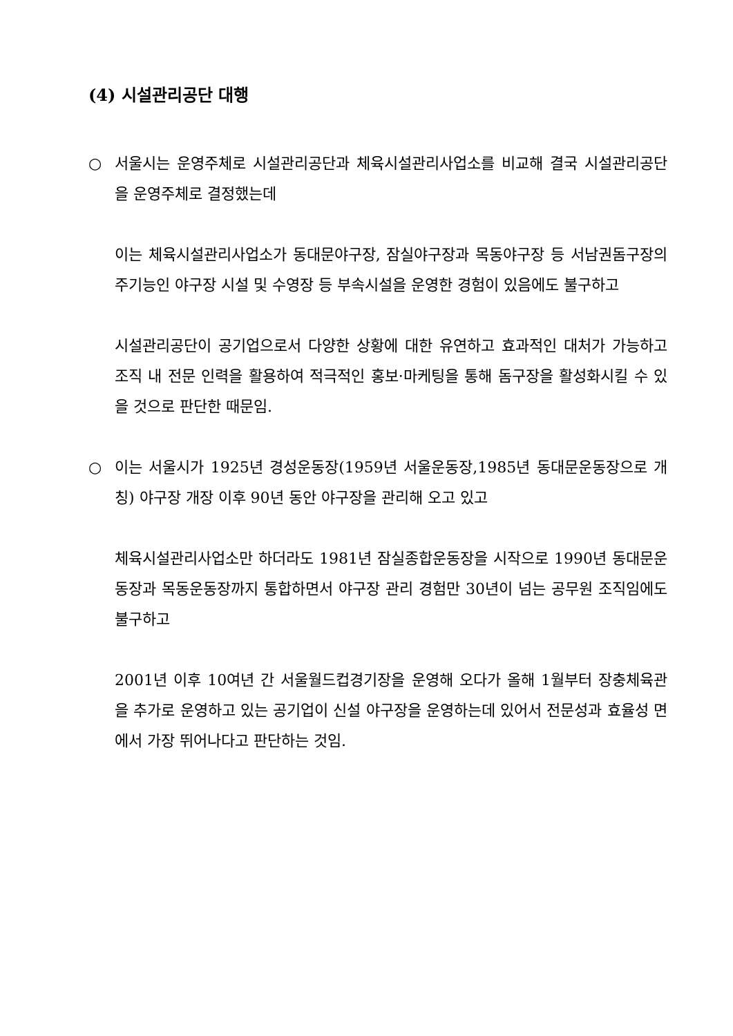(4) 시설관리공단 대행
○ 서울시는 운영주체로 시설관리공단과 체육시설관리사업소를 비교해 결국 시설관리공단을 운영주체로 결정했는데
이는 체육시설관리사업소가 동대문야구장, 잠실야구장과 목동야구장 등 서남권돔구장의 주기능인 야구장 시설 및 수영장 등 부속시설을 운영한 경험이 있음에도 불구하고
시설관리공단이 공기업으로서 다양한 상황에 대한 유연하고 효과적인 대처가 가능하고 조직 내 전문 인력을 활용하여 적극적인 홍보·마케팅을 통해 돔구장을 활성화시킬 수 있을 것으로 판단한 때문임.
○ 이는 서울시가 1925년 경성운동장(1959년 서울운동장,1985년 동대문운동장으로 개칭) 야구장 개장 이후 90년 동안 야구장을 관리해 오고 있고
체육시설관리사업소만 하더라도 1981년 잠실종합운동장을 시작으로 1990년 동대문운동장과 목동운동장까지 통합하면서 야구장 관리 경험만 30년이 넘는 공무원 조직임에도 불구하고
2001년 이후 10여년 간 서울월드컵경기장을 운영해 오다가 올해 1월부터 장충체육관을 추가로 운영하고 있는 공기업이 신설 야구장을 운영하는데 있어서 전문성과 효율성 면에서 가장 뛰어나다고 판단하는 것임.